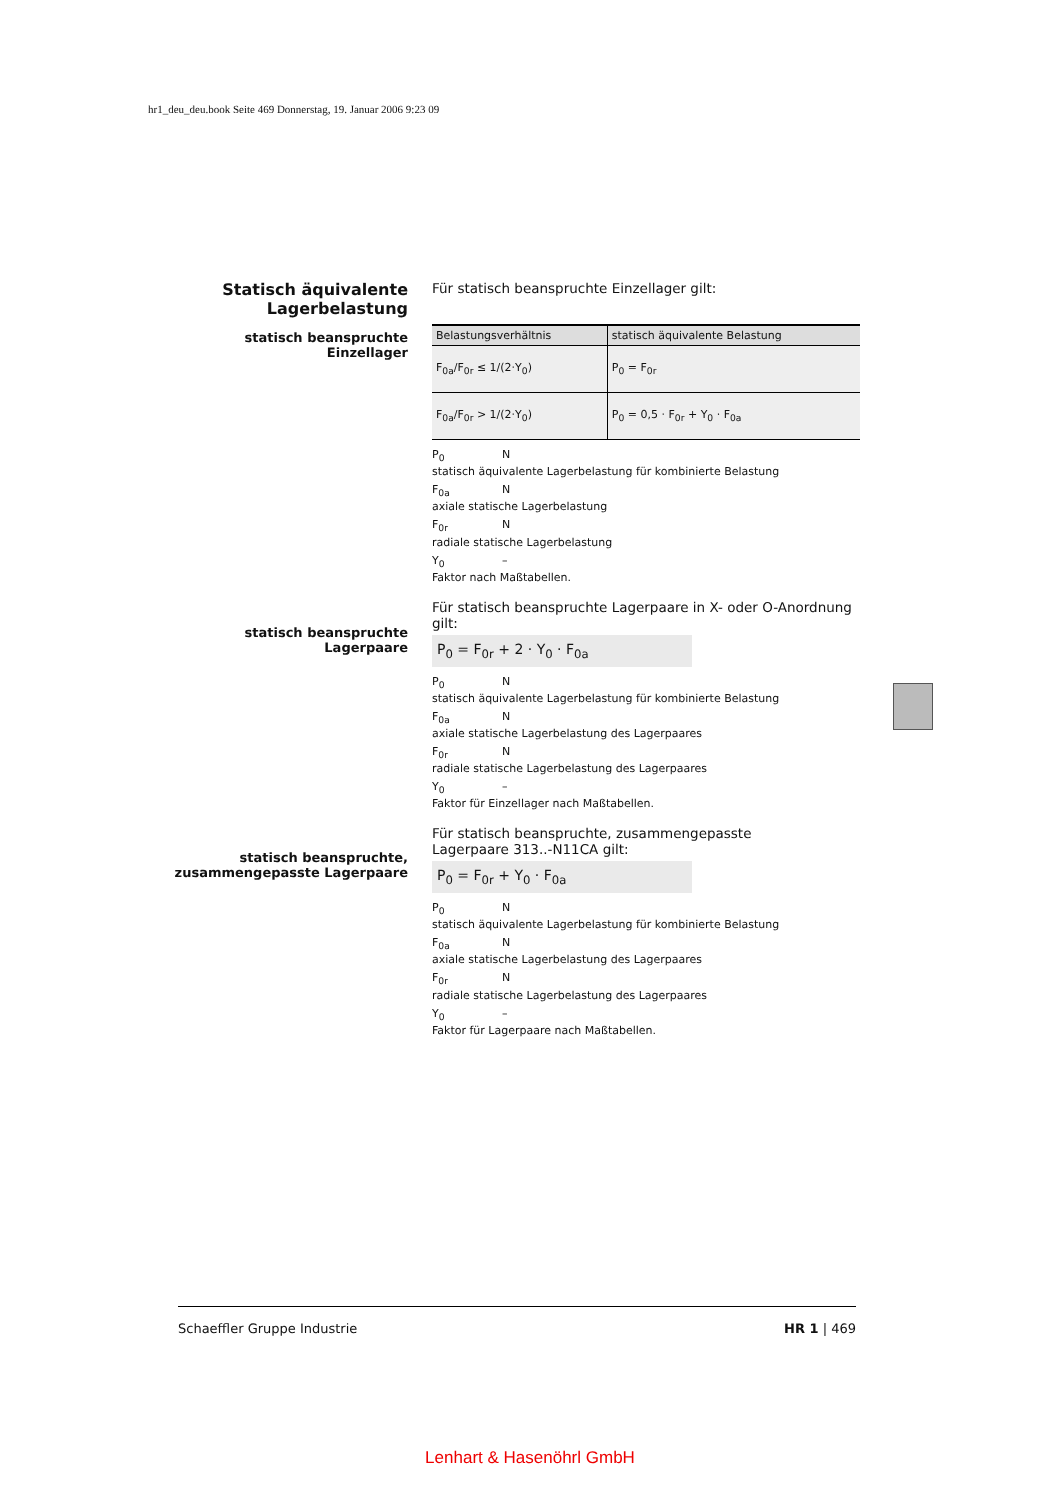hr1_deu_deu.book Seite 469 Donnerstag, 19. Januar 2006 9:23 09
Statisch äquivalente
Lagerbelastung
statisch beanspruchte Einzellager
statisch beanspruchte Lagerpaare
statisch beanspruchte,
zusammengepasste Lagerpaare
Für statisch beanspruchte Einzellager gilt:
| Belastungsverhältnis | statisch äquivalente Belastung |
| --- | --- |
| F<sub>0a</sub>/F<sub>0r</sub> ≤ 1/(2·Y<sub>0</sub>) | P<sub>0</sub> = F<sub>0r</sub> |
| F<sub>0a</sub>/F<sub>0r</sub> > 1/(2·Y<sub>0</sub>) | P<sub>0</sub> = 0,5 · F<sub>0r</sub> + Y<sub>0</sub> · F<sub>0a</sub> |
P<sub>0</sub> N
statisch äquivalente Lagerbelastung für kombinierte Belastung
F<sub>0a</sub> N
axiale statische Lagerbelastung
F<sub>0r</sub> N
radiale statische Lagerbelastung
Y<sub>0</sub> –
Faktor nach Maßtabellen.
Für statisch beanspruchte Lagerpaare in X- oder O-Anordnung gilt:
P<sub>0</sub> = F<sub>0r</sub> + 2 · Y<sub>0</sub> · F<sub>0a</sub>
P<sub>0</sub> N
statisch äquivalente Lagerbelastung für kombinierte Belastung
F<sub>0a</sub> N
axiale statische Lagerbelastung des Lagerpaares
F<sub>0r</sub> N
radiale statische Lagerbelastung des Lagerpaares
Y<sub>0</sub> –
Faktor für Einzellager nach Maßtabellen.
Für statisch beanspruchte, zusammengepasste
Lagerpaare 313..-N11CA gilt:
P<sub>0</sub> = F<sub>0r</sub> + Y<sub>0</sub> · F<sub>0a</sub>
P<sub>0</sub> N
statisch äquivalente Lagerbelastung für kombinierte Belastung
F<sub>0a</sub> N
axiale statische Lagerbelastung des Lagerpaares
F<sub>0r</sub> N
radiale statische Lagerbelastung des Lagerpaares
Y<sub>0</sub> –
Faktor für Lagerpaare nach Maßtabellen.
Schaeffler Gruppe Industrie HR 1 | 469
Lenhart & Hasenöhrl GmbH